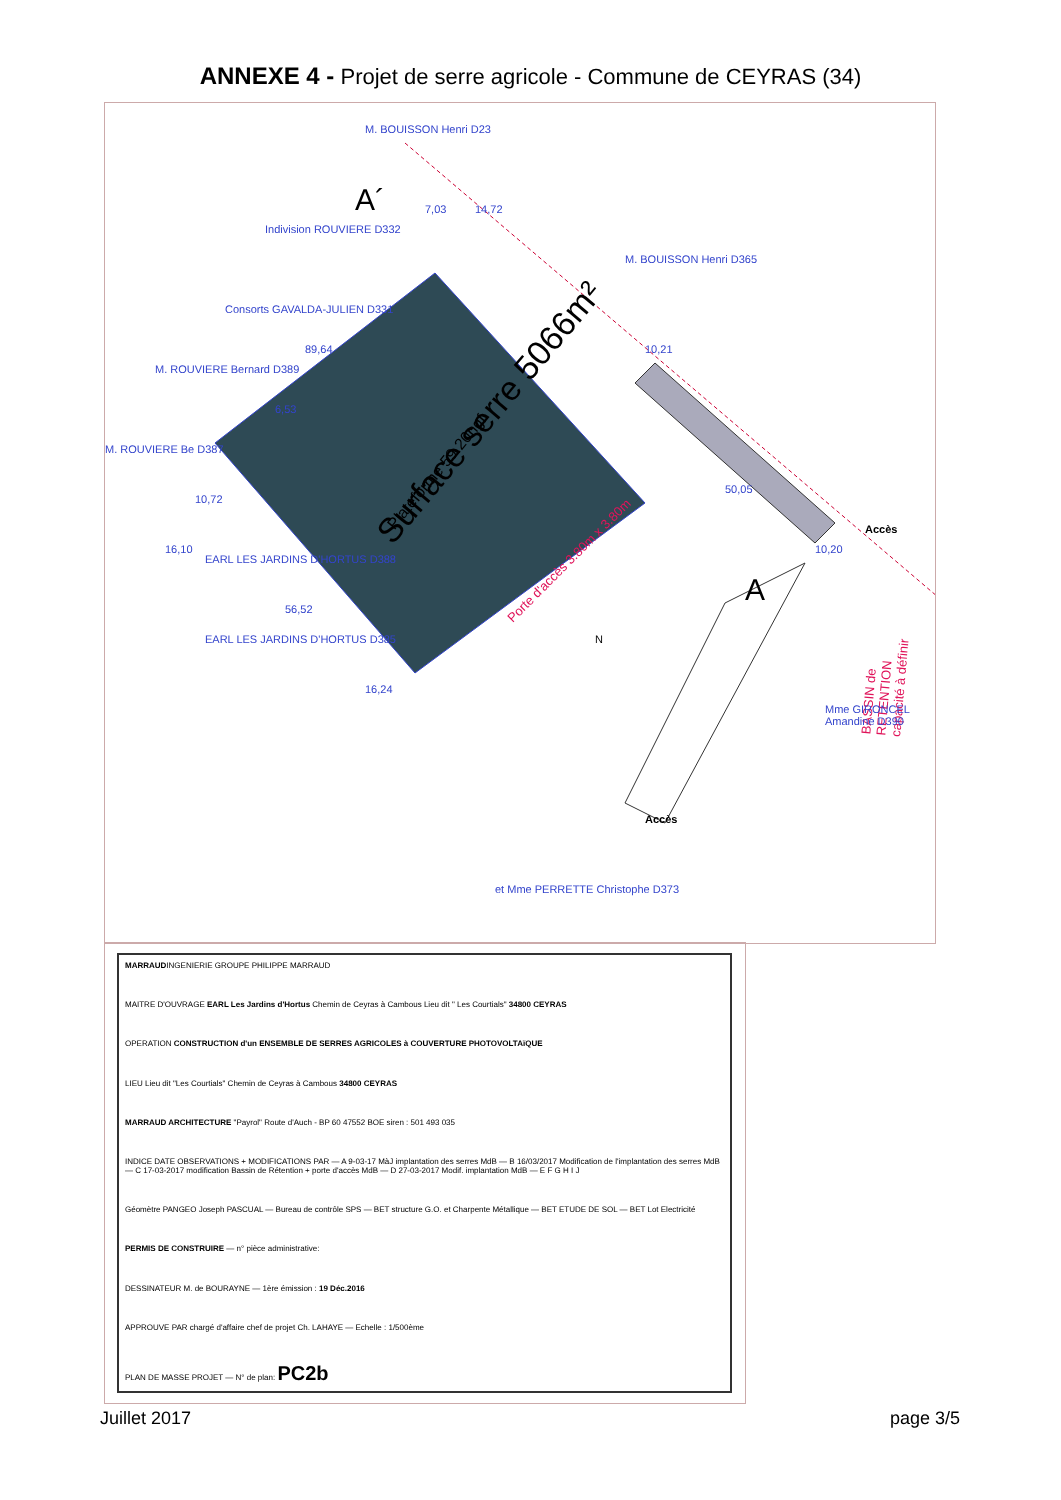ANNEXE 4 - Projet de serre agricole - Commune de CEYRAS (34)
Surface serre 5066m²
Plateforme 59.20ngf
Porte d'accès 3.80m x 3.80m
BASSIN de RETENTION capacité à définir
Accès
Accès
A´
A
M. BOUISSON Henri D23
M. BOUISSON Henri D365
Indivision ROUVIERE D332
Consorts GAVALDA-JULIEN D331
M. ROUVIERE Bernard D389
M. ROUVIERE Be D387
EARL LES JARDINS D'HORTUS D388
EARL LES JARDINS D'HORTUS D385
Mme GIRONCEL Amandine D390
et Mme PERRETTE Christophe D373
14,72
7,03
89,64
6,53
10,72
16,10
56,52
16,24
10,21
50,05
10,20
N
MARRAUDINGENIERIE GROUPE PHILIPPE MARRAUD
MAITRE D'OUVRAGE EARL Les Jardins d'Hortus Chemin de Ceyras à Cambous Lieu dit " Les Courtials" 34800 CEYRAS
OPERATION CONSTRUCTION d'un ENSEMBLE DE SERRES AGRICOLES à COUVERTURE PHOTOVOLTAïQUE
LIEU Lieu dit "Les Courtials" Chemin de Ceyras à Cambous 34800 CEYRAS
MARRAUD ARCHITECTURE "Payrol" Route d'Auch - BP 60 47552 BOE siren : 501 493 035
INDICE DATE OBSERVATIONS + MODIFICATIONS PAR — A 9-03-17 MàJ implantation des serres MdB — B 16/03/2017 Modification de l'implantation des serres MdB — C 17-03-2017 modification Bassin de Rétention + porte d'accès MdB — D 27-03-2017 Modif. implantation MdB — E F G H I J
Géomètre PANGEO Joseph PASCUAL — Bureau de contrôle SPS — BET structure G.O. et Charpente Métallique — BET ETUDE DE SOL — BET Lot Electricité
PERMIS DE CONSTRUIRE — n° pièce administrative:
DESSINATEUR M. de BOURAYNE — 1ère émission : 19 Déc.2016
APPROUVE PAR chargé d'affaire chef de projet Ch. LAHAYE — Echelle : 1/500ème
PLAN DE MASSE PROJET — N° de plan: PC2b
Juillet 2017 page 3/5